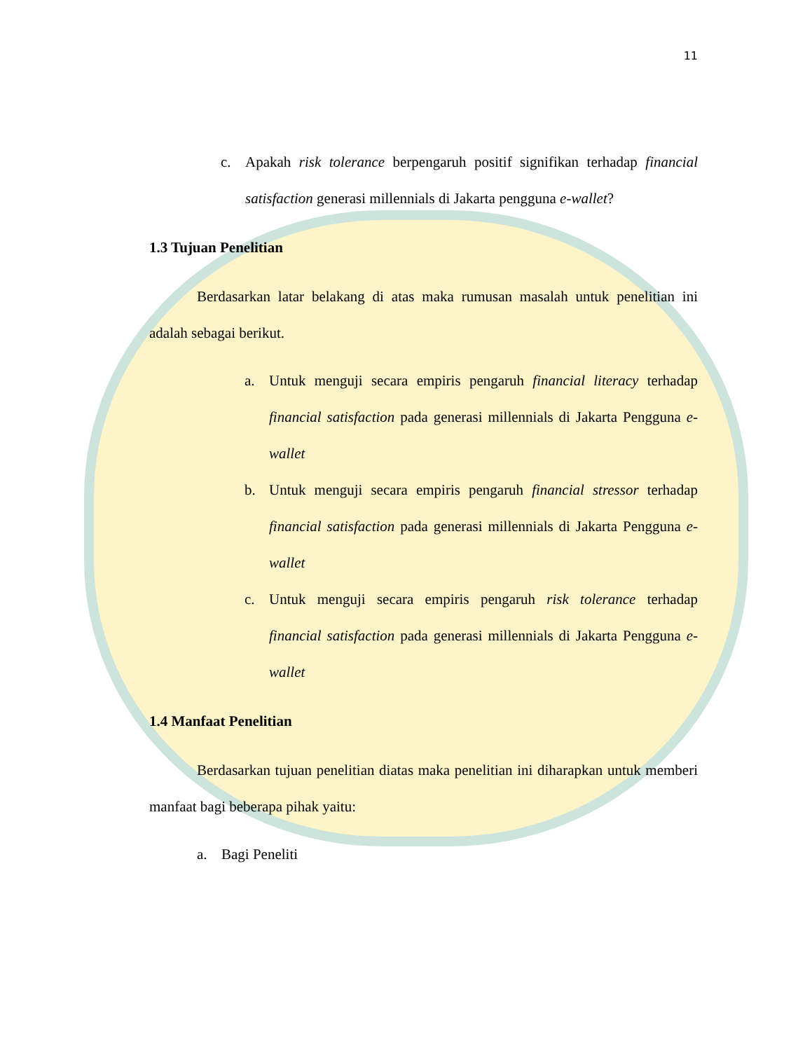11
c. Apakah risk tolerance berpengaruh positif signifikan terhadap financial satisfaction generasi millennials di Jakarta pengguna e-wallet?
1.3 Tujuan Penelitian
Berdasarkan latar belakang di atas maka rumusan masalah untuk penelitian ini adalah sebagai berikut.
a. Untuk menguji secara empiris pengaruh financial literacy terhadap financial satisfaction pada generasi millennials di Jakarta Pengguna e-wallet
b. Untuk menguji secara empiris pengaruh financial stressor terhadap financial satisfaction pada generasi millennials di Jakarta Pengguna e-wallet
c. Untuk menguji secara empiris pengaruh risk tolerance terhadap financial satisfaction pada generasi millennials di Jakarta Pengguna e-wallet
1.4 Manfaat Penelitian
Berdasarkan tujuan penelitian diatas maka penelitian ini diharapkan untuk memberi manfaat bagi beberapa pihak yaitu:
a. Bagi Peneliti